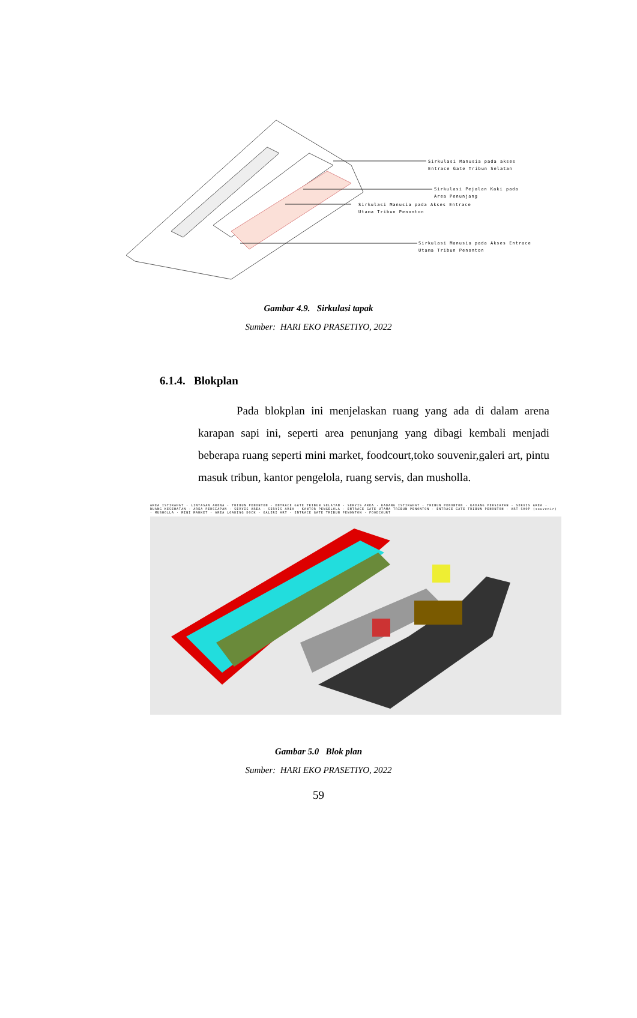Sirkulasi Manusia pada akses
Entrace Gate Tribun Selatan
Sirkulasi Pejalan Kaki pada
Area Penunjang
Sirkulasi Manusia pada Akses Entrace
Utama Tribun Penonton
Sirkulasi Manusia pada Akses Entrace
Utama Tribun Penonton
Gambar 4.9. Sirkulasi tapak
Sumber: HARI EKO PRASETIYO, 2022
6.1.4. Blokplan
Pada blokplan ini menjelaskan ruang yang ada di dalam arena karapan sapi ini, seperti area penunjang yang dibagi kembali menjadi beberapa ruang seperti mini market, foodcourt,toko souvenir,galeri art, pintu masuk tribun, kantor pengelola, ruang servis, dan musholla.
AREA ISTIRAHAT · LINTASAN ARENA · TRIBUN PENONTON · ENTRACE GATE TRIBUN SELATAN · SERVIS AREA · KADANG ISTIRAHAT · TRIBUN PENONTON · KADANG PERSIAPAN · SERVIS AREA · RUANG KESEHATAN · AREA PERSIAPAN · SERVIS AREA · SERVIS AREA · KANTOR PENGELOLA · ENTRACE GATE UTAMA TRIBUN PENONTON · ENTRACE GATE TRIBUN PENONTON · ART-SHOP (souvenir) · MUSHOLLA · MINI MARKET · AREA LOADING DOCK · GALERI ART · ENTRACE GATE TRIBUN PENONTON · FOODCOURT
Gambar 5.0 Blok plan
Sumber: HARI EKO PRASETIYO, 2022
59